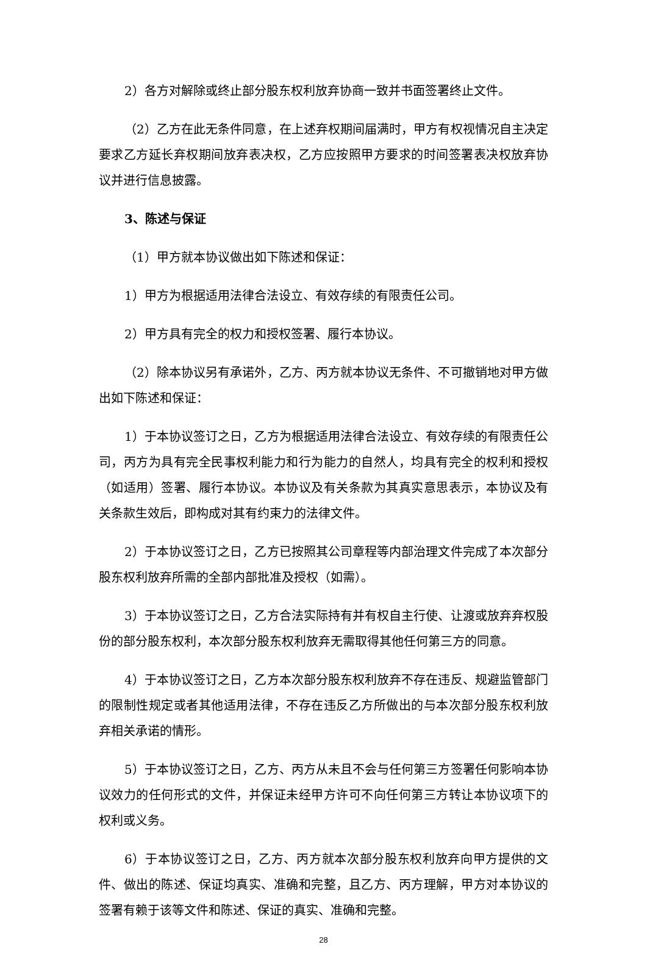2）各方对解除或终止部分股东权利放弃协商一致并书面签署终止文件。
（2）乙方在此无条件同意，在上述弃权期间届满时，甲方有权视情况自主决定要求乙方延长弃权期间放弃表决权，乙方应按照甲方要求的时间签署表决权放弃协议并进行信息披露。
3、陈述与保证
（1）甲方就本协议做出如下陈述和保证：
1）甲方为根据适用法律合法设立、有效存续的有限责任公司。
2）甲方具有完全的权力和授权签署、履行本协议。
（2）除本协议另有承诺外，乙方、丙方就本协议无条件、不可撤销地对甲方做出如下陈述和保证：
1）于本协议签订之日，乙方为根据适用法律合法设立、有效存续的有限责任公司，丙方为具有完全民事权利能力和行为能力的自然人，均具有完全的权利和授权（如适用）签署、履行本协议。本协议及有关条款为其真实意思表示，本协议及有关条款生效后，即构成对其有约束力的法律文件。
2）于本协议签订之日，乙方已按照其公司章程等内部治理文件完成了本次部分股东权利放弃所需的全部内部批准及授权（如需）。
3）于本协议签订之日，乙方合法实际持有并有权自主行使、让渡或放弃弃权股份的部分股东权利，本次部分股东权利放弃无需取得其他任何第三方的同意。
4）于本协议签订之日，乙方本次部分股东权利放弃不存在违反、规避监管部门的限制性规定或者其他适用法律，不存在违反乙方所做出的与本次部分股东权利放弃相关承诺的情形。
5）于本协议签订之日，乙方、丙方从未且不会与任何第三方签署任何影响本协议效力的任何形式的文件，并保证未经甲方许可不向任何第三方转让本协议项下的权利或义务。
6）于本协议签订之日，乙方、丙方就本次部分股东权利放弃向甲方提供的文件、做出的陈述、保证均真实、准确和完整，且乙方、丙方理解，甲方对本协议的签署有赖于该等文件和陈述、保证的真实、准确和完整。
28